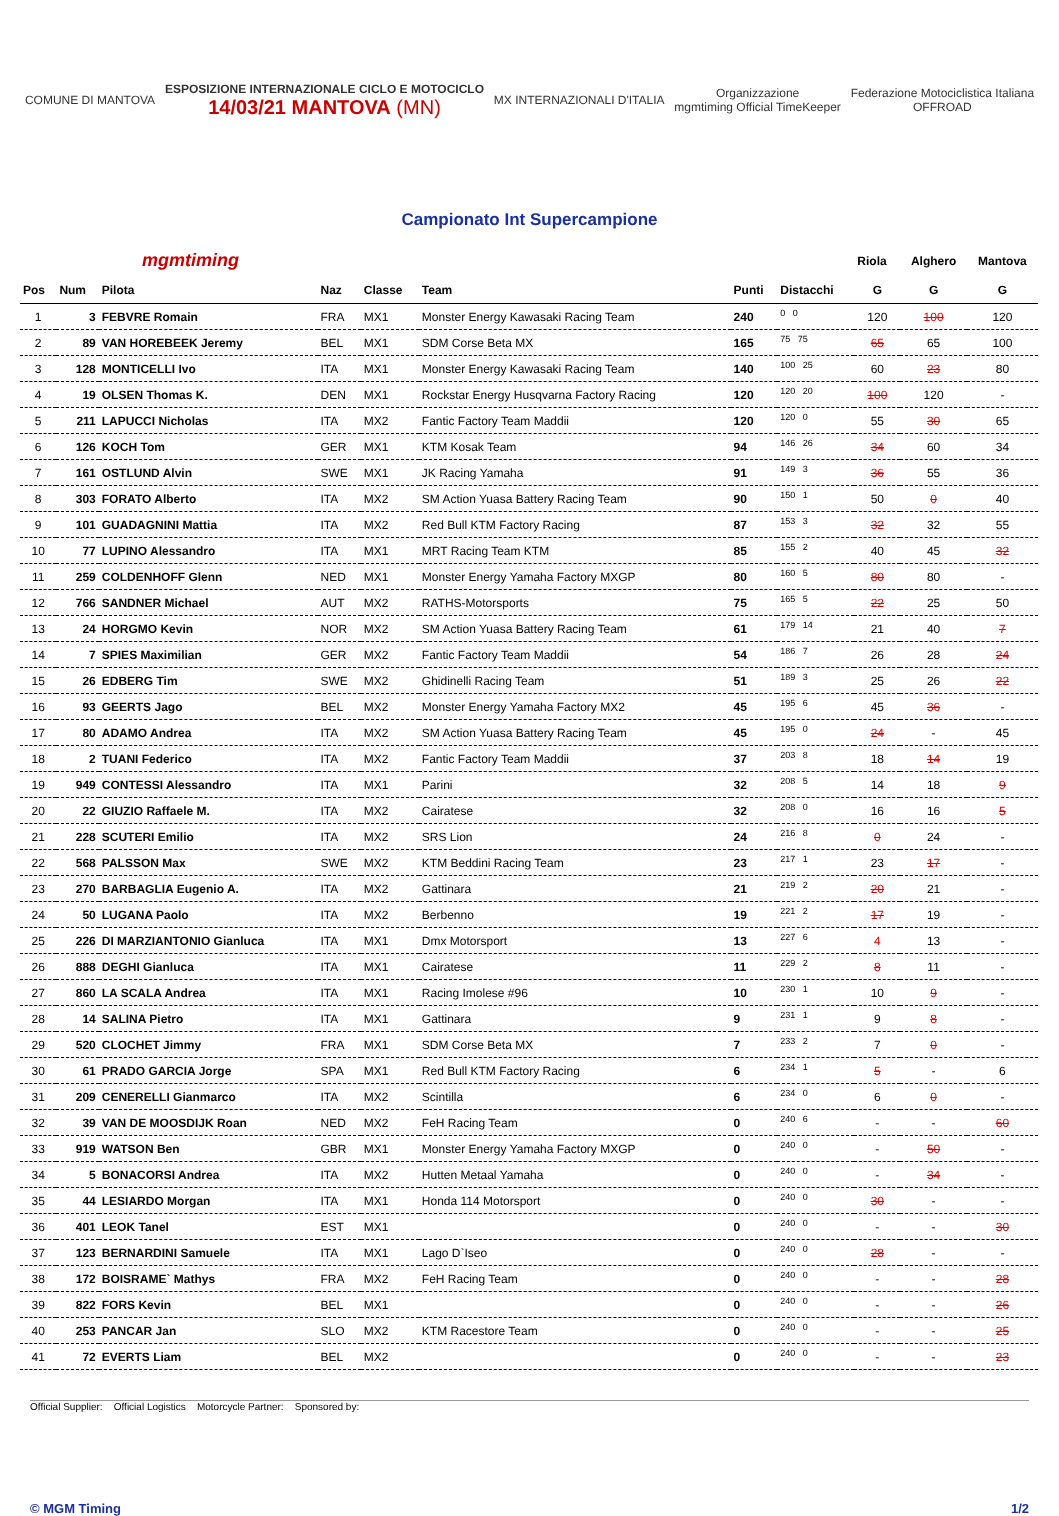COMUNE DI MANTOVA
ESPOSIZIONE INTERNAZIONALE CICLO E MOTOCICLO
14/03/21 MANTOVA (MN)
MX INTERNAZIONALI D'ITALIA
Organizzazione
mgmtiming Official TimeKeeper
Federazione Motociclistica Italiana
OFFROAD
Campionato Int Supercampione
| mgmtiming | | | | | | | | Riola | Alghero | Mantova |
| --- | --- | --- | --- | --- | --- | --- | --- | --- | --- | --- |
| Pos | Num | Pilota | Naz | Classe | Team | Punti | Distacchi | G | G | G |
| 1 | 3 | FEBVRE Romain | FRA | MX1 | Monster Energy Kawasaki Racing Team | 240 | 0 0 | 120 | 100 | 120 |
| 2 | 89 | VAN HOREBEEK Jeremy | BEL | MX1 | SDM Corse Beta MX | 165 | 75 75 | 65 | 65 | 100 |
| 3 | 128 | MONTICELLI Ivo | ITA | MX1 | Monster Energy Kawasaki Racing Team | 140 | 100 25 | 60 | 23 | 80 |
| 4 | 19 | OLSEN Thomas K. | DEN | MX1 | Rockstar Energy Husqvarna Factory Racing | 120 | 120 20 | 100 | 120 | - |
| 5 | 211 | LAPUCCI Nicholas | ITA | MX2 | Fantic Factory Team Maddii | 120 | 120 0 | 55 | 30 | 65 |
| 6 | 126 | KOCH Tom | GER | MX1 | KTM Kosak Team | 94 | 146 26 | 34 | 60 | 34 |
| 7 | 161 | OSTLUND Alvin | SWE | MX1 | JK Racing Yamaha | 91 | 149 3 | 36 | 55 | 36 |
| 8 | 303 | FORATO Alberto | ITA | MX2 | SM Action Yuasa Battery Racing Team | 90 | 150 1 | 50 | 0 | 40 |
| 9 | 101 | GUADAGNINI Mattia | ITA | MX2 | Red Bull KTM Factory Racing | 87 | 153 3 | 32 | 32 | 55 |
| 10 | 77 | LUPINO Alessandro | ITA | MX1 | MRT Racing Team KTM | 85 | 155 2 | 40 | 45 | 32 |
| 11 | 259 | COLDENHOFF Glenn | NED | MX1 | Monster Energy Yamaha Factory MXGP | 80 | 160 5 | 80 | 80 | - |
| 12 | 766 | SANDNER Michael | AUT | MX2 | RATHS-Motorsports | 75 | 165 5 | 22 | 25 | 50 |
| 13 | 24 | HORGMO Kevin | NOR | MX2 | SM Action Yuasa Battery Racing Team | 61 | 179 14 | 21 | 40 | 7 |
| 14 | 7 | SPIES Maximilian | GER | MX2 | Fantic Factory Team Maddii | 54 | 186 7 | 26 | 28 | 24 |
| 15 | 26 | EDBERG Tim | SWE | MX2 | Ghidinelli Racing Team | 51 | 189 3 | 25 | 26 | 22 |
| 16 | 93 | GEERTS Jago | BEL | MX2 | Monster Energy Yamaha Factory MX2 | 45 | 195 6 | 45 | 36 | - |
| 17 | 80 | ADAMO Andrea | ITA | MX2 | SM Action Yuasa Battery Racing Team | 45 | 195 0 | 24 | - | 45 |
| 18 | 2 | TUANI Federico | ITA | MX2 | Fantic Factory Team Maddii | 37 | 203 8 | 18 | 14 | 19 |
| 19 | 949 | CONTESSI Alessandro | ITA | MX1 | Parini | 32 | 208 5 | 14 | 18 | 9 |
| 20 | 22 | GIUZIO Raffaele M. | ITA | MX2 | Cairatese | 32 | 208 0 | 16 | 16 | 5 |
| 21 | 228 | SCUTERI Emilio | ITA | MX2 | SRS Lion | 24 | 216 8 | 0 | 24 | - |
| 22 | 568 | PALSSON Max | SWE | MX2 | KTM Beddini Racing Team | 23 | 217 1 | 23 | 17 | - |
| 23 | 270 | BARBAGLIA Eugenio A. | ITA | MX2 | Gattinara | 21 | 219 2 | 20 | 21 | - |
| 24 | 50 | LUGANA Paolo | ITA | MX2 | Berbenno | 19 | 221 2 | 17 | 19 | - |
| 25 | 226 | DI MARZIANTONIO Gianluca | ITA | MX1 | Dmx Motorsport | 13 | 227 6 | 4 | 13 | - |
| 26 | 888 | DEGHI Gianluca | ITA | MX1 | Cairatese | 11 | 229 2 | 8 | 11 | - |
| 27 | 860 | LA SCALA Andrea | ITA | MX1 | Racing Imolese #96 | 10 | 230 1 | 10 | 9 | - |
| 28 | 14 | SALINA Pietro | ITA | MX1 | Gattinara | 9 | 231 1 | 9 | 8 | - |
| 29 | 520 | CLOCHET Jimmy | FRA | MX1 | SDM Corse Beta MX | 7 | 233 2 | 7 | 0 | - |
| 30 | 61 | PRADO GARCIA Jorge | SPA | MX1 | Red Bull KTM Factory Racing | 6 | 234 1 | 5 | - | 6 |
| 31 | 209 | CENERELLI Gianmarco | ITA | MX2 | Scintilla | 6 | 234 0 | 6 | 0 | - |
| 32 | 39 | VAN DE MOOSDIJK Roan | NED | MX2 | FeH Racing Team | 0 | 240 6 | - | - | 60 |
| 33 | 919 | WATSON Ben | GBR | MX1 | Monster Energy Yamaha Factory MXGP | 0 | 240 0 | - | 50 | - |
| 34 | 5 | BONACORSI Andrea | ITA | MX2 | Hutten Metaal Yamaha | 0 | 240 0 | - | 34 | - |
| 35 | 44 | LESIARDO Morgan | ITA | MX1 | Honda 114 Motorsport | 0 | 240 0 | 30 | - | - |
| 36 | 401 | LEOK Tanel | EST | MX1 | | 0 | 240 0 | - | - | 30 |
| 37 | 123 | BERNARDINI Samuele | ITA | MX1 | Lago D`Iseo | 0 | 240 0 | 28 | - | - |
| 38 | 172 | BOISRAME` Mathys | FRA | MX2 | FeH Racing Team | 0 | 240 0 | - | - | 28 |
| 39 | 822 | FORS Kevin | BEL | MX1 | | 0 | 240 0 | - | - | 26 |
| 40 | 253 | PANCAR Jan | SLO | MX2 | KTM Racestore Team | 0 | 240 0 | - | - | 25 |
| 41 | 72 | EVERTS Liam | BEL | MX2 | | 0 | 240 0 | - | - | 23 |
Official Supplier: Official Logistics Motorcycle Partner: Sponsored by:
© MGM Timing 1/2